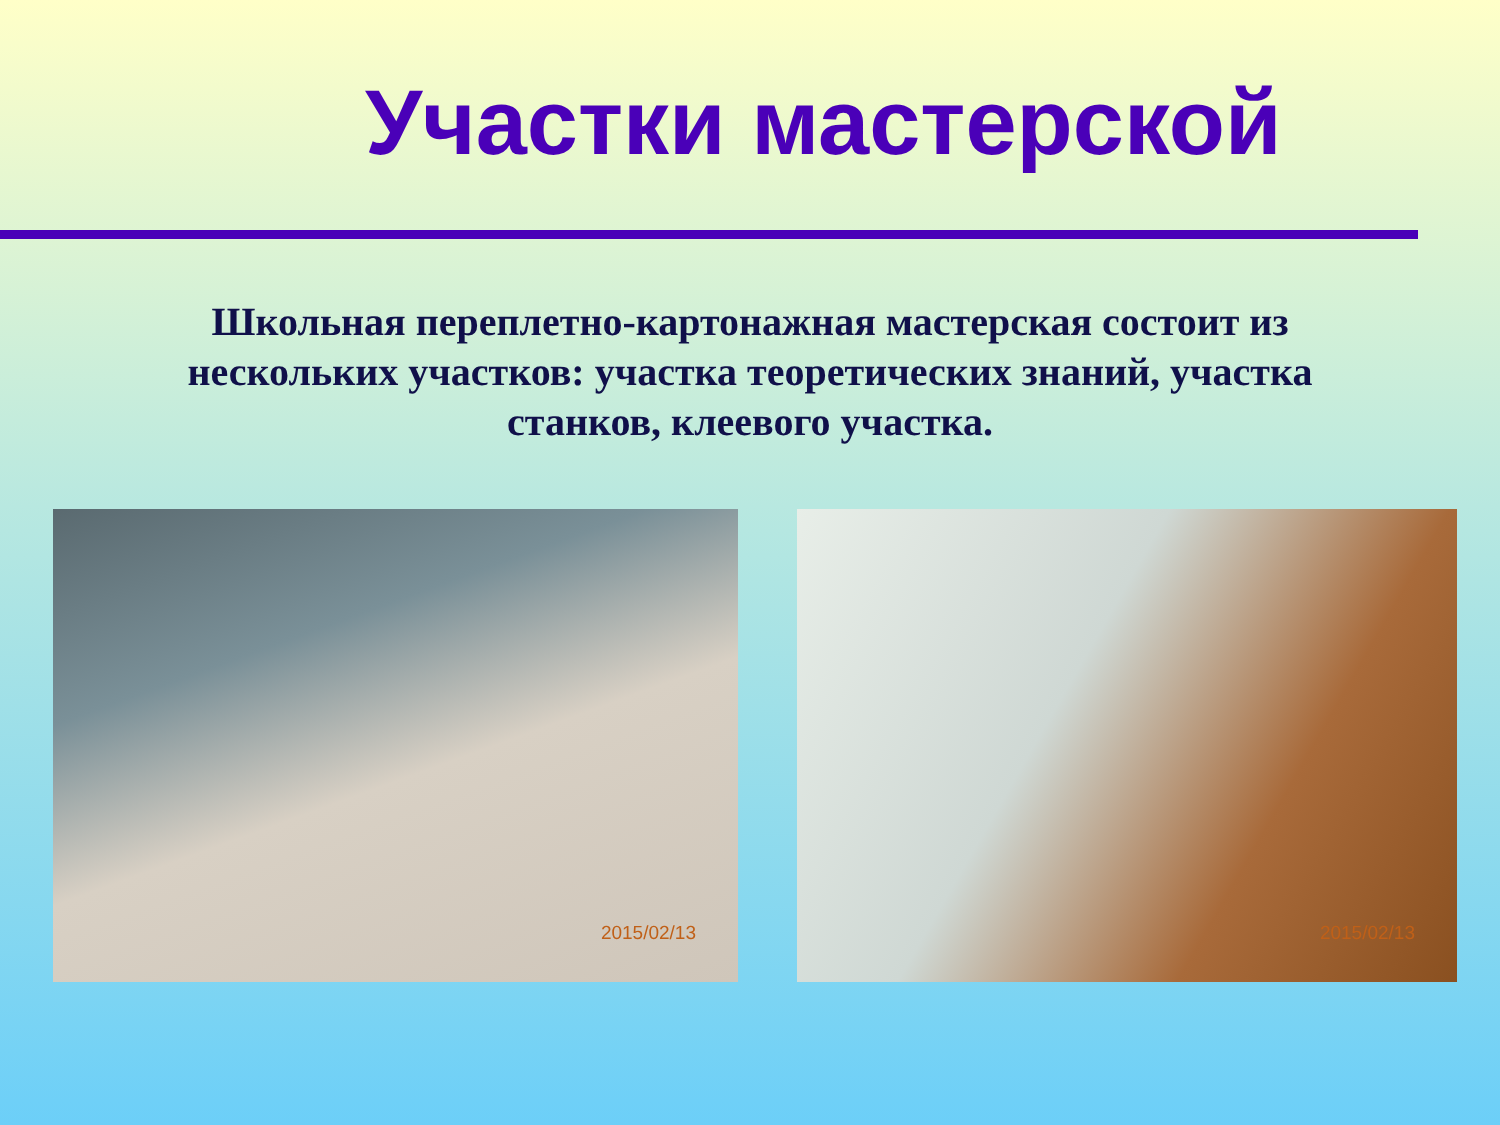Участки мастерской
Школьная переплетно-картонажная мастерская состоит из нескольких участков: участка теоретических знаний, участка станков, клеевого участка.
2015/02/13
2015/02/13